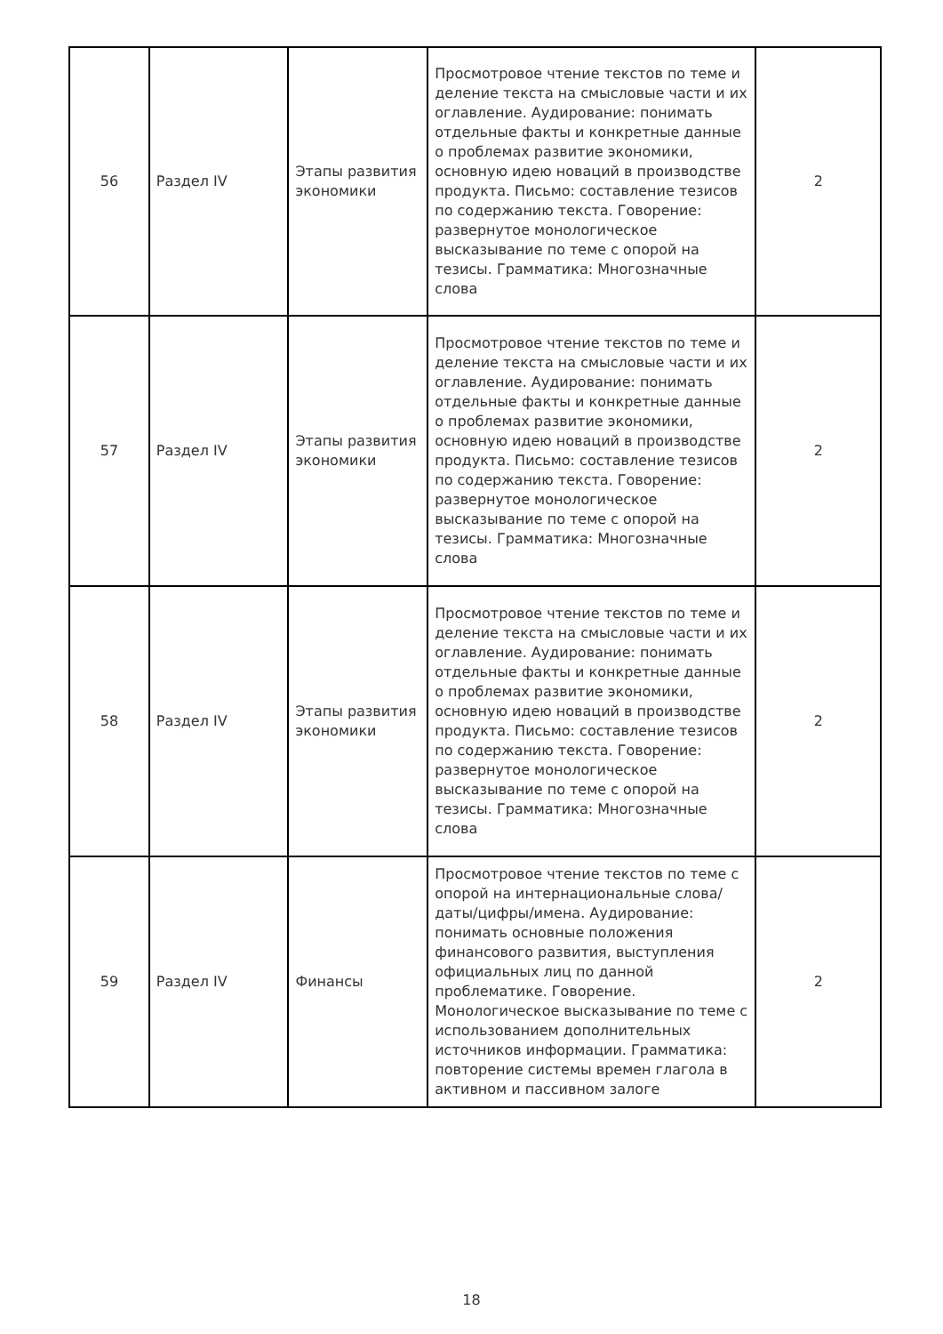| 56 | Раздел IV | Этапы развития экономики | Просмотровое чтение текстов по теме и деление текста на смысловые части и их оглавление. Аудирование: понимать отдельные факты и конкретные данные о проблемах развитие экономики, основную идею новаций в производстве продукта. Письмо: составление тезисов по содержанию текста. Говорение: развернутое монологическое высказывание по теме с опорой на тезисы. Грамматика: Многозначные слова | 2 |
| 57 | Раздел IV | Этапы развития экономики | Просмотровое чтение текстов по теме и деление текста на смысловые части и их оглавление. Аудирование: понимать отдельные факты и конкретные данные о проблемах развитие экономики, основную идею новаций в производстве продукта. Письмо: составление тезисов по содержанию текста. Говорение: развернутое монологическое высказывание по теме с опорой на тезисы. Грамматика: Многозначные слова | 2 |
| 58 | Раздел IV | Этапы развития экономики | Просмотровое чтение текстов по теме и деление текста на смысловые части и их оглавление. Аудирование: понимать отдельные факты и конкретные данные о проблемах развитие экономики, основную идею новаций в производстве продукта. Письмо: составление тезисов по содержанию текста. Говорение: развернутое монологическое высказывание по теме с опорой на тезисы. Грамматика: Многозначные слова | 2 |
| 59 | Раздел IV | Финансы | Просмотровое чтение текстов по теме с опорой на интернациональные слова/даты/цифры/имена. Аудирование: понимать основные положения финансового развития, выступления официальных лиц по данной проблематике. Говорение. Монологическое высказывание по теме с использованием дополнительных источников информации. Грамматика: повторение системы времен глагола в активном и пассивном залоге | 2 |
18